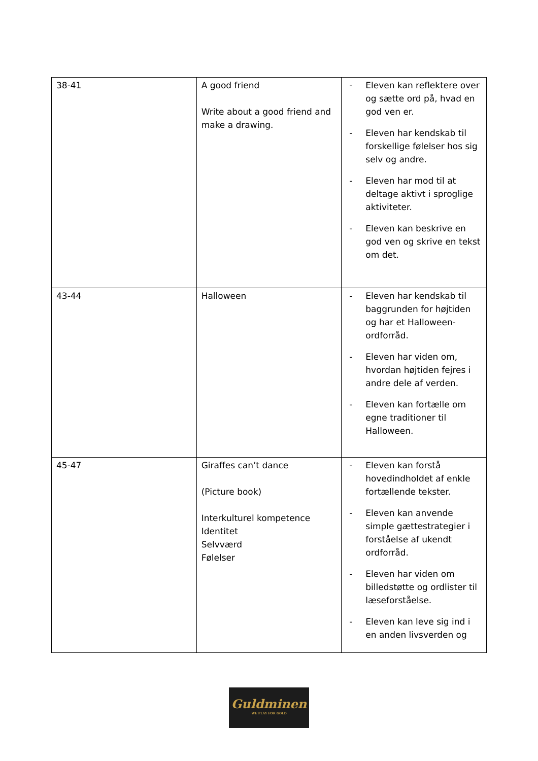| 38-41 | A good friend Write about a good friend and make a drawing. | - Eleven kan reflektere over og sætte ord på, hvad en god ven er. - Eleven har kendskab til forskellige følelser hos sig selv og andre. - Eleven har mod til at deltage aktivt i sproglige aktiviteter. - Eleven kan beskrive en god ven og skrive en tekst om det. |
| 43-44 | Halloween | - Eleven har kendskab til baggrunden for højtiden og har et Halloween-ordforråd. - Eleven har viden om, hvordan højtiden fejres i andre dele af verden. - Eleven kan fortælle om egne traditioner til Halloween. |
| 45-47 | Giraffes can’t dance (Picture book) Interkulturel kompetence Identitet Selvværd Følelser | - Eleven kan forstå hovedindholdet af enkle fortællende tekster. - Eleven kan anvende simple gættestrategier i forståelse af ukendt ordforråd. - Eleven har viden om billedstøtte og ordlister til læseforståelse. - Eleven kan leve sig ind i en anden livsverden og |
Guldminen
WE PLAY FOR GOLD